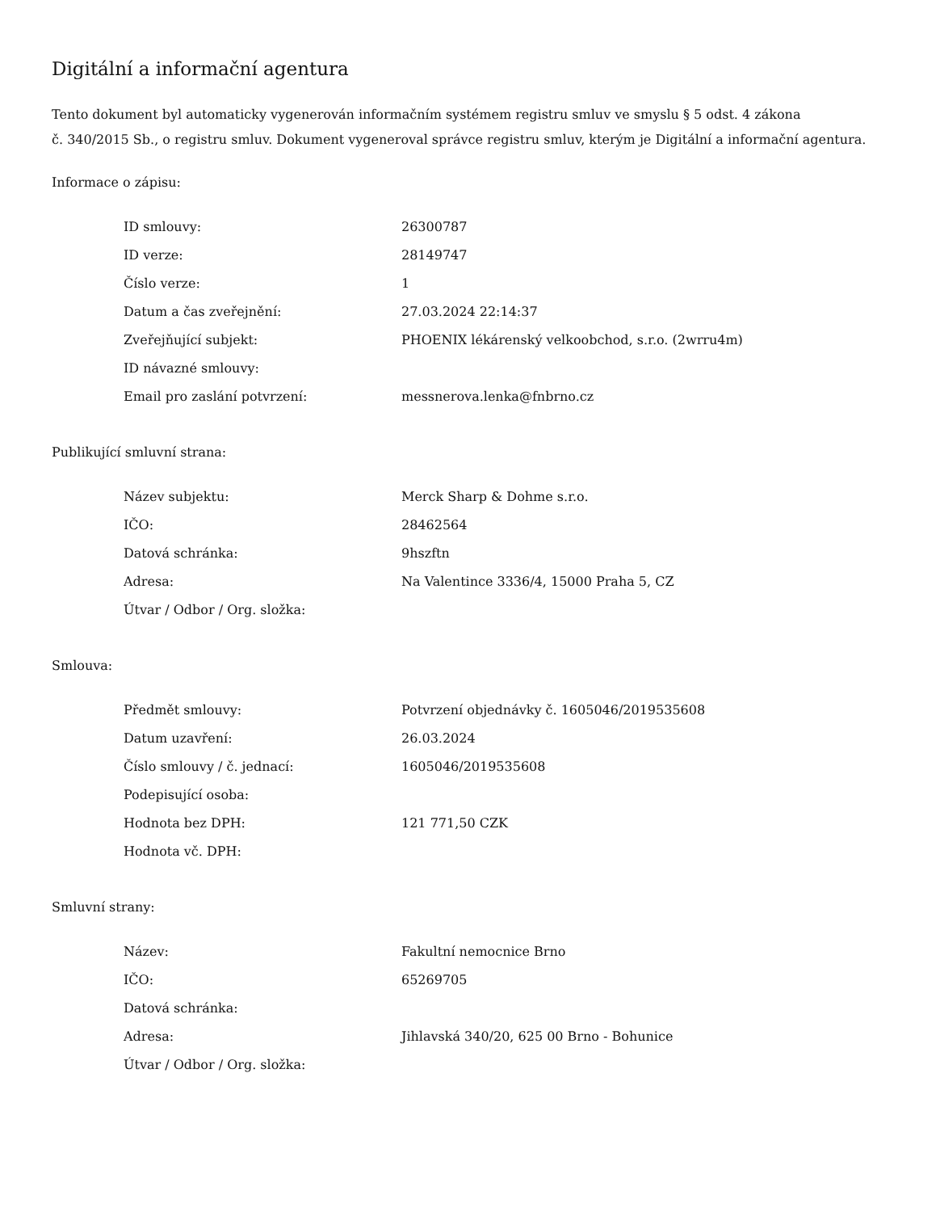Digitální a informační agentura
Tento dokument byl automaticky vygenerován informačním systémem registru smluv ve smyslu § 5 odst. 4 zákona
č. 340/2015 Sb., o registru smluv. Dokument vygeneroval správce registru smluv, kterým je Digitální a informační agentura.
Informace o zápisu:
| ID smlouvy: | 26300787 |
| ID verze: | 28149747 |
| Číslo verze: | 1 |
| Datum a čas zveřejnění: | 27.03.2024 22:14:37 |
| Zveřejňující subjekt: | PHOENIX lékárenský velkoobchod, s.r.o. (2wrru4m) |
| ID návazné smlouvy: | |
| Email pro zaslání potvrzení: | messnerova.lenka@fnbrno.cz |
Publikující smluvní strana:
| Název subjektu: | Merck Sharp & Dohme s.r.o. |
| IČO: | 28462564 |
| Datová schránka: | 9hszftn |
| Adresa: | Na Valentince 3336/4, 15000 Praha 5, CZ |
| Útvar / Odbor / Org. složka: | |
Smlouva:
| Předmět smlouvy: | Potvrzení objednávky č. 1605046/2019535608 |
| Datum uzavření: | 26.03.2024 |
| Číslo smlouvy / č. jednací: | 1605046/2019535608 |
| Podepisující osoba: | |
| Hodnota bez DPH: | 121 771,50 CZK |
| Hodnota vč. DPH: | |
Smluvní strany:
| Název: | Fakultní nemocnice Brno |
| IČO: | 65269705 |
| Datová schránka: | |
| Adresa: | Jihlavská 340/20, 625 00 Brno - Bohunice |
| Útvar / Odbor / Org. složka: | |